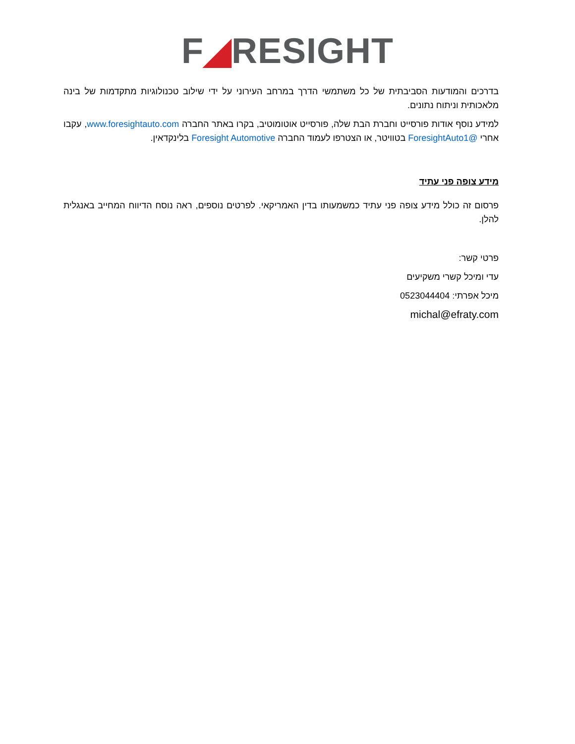F◢RESIGHT
בדרכים והמודעות הסביבתית של כל משתמשי הדרך במרחב העירוני על ידי שילוב טכנולוגיות מתקדמות של בינה מלאכותית וניתוח נתונים.
למידע נוסף אודות פורסייט וחברת הבת שלה, פורסייט אוטומוטיב, בקרו באתר החברה www.foresightauto.com, עקבו אחרי @ForesightAuto1 בטוויטר, או הצטרפו לעמוד החברה Foresight Automotive בלינקדאין.
מידע צופה פני עתיד
פרסום זה כולל מידע צופה פני עתיד כמשמעותו בדין האמריקאי. לפרטים נוספים, ראה נוסח הדיווח המחייב באנגלית להלן.
פרטי קשר:
עדי ומיכל קשרי משקיעים
מיכל אפרתי: 0523044404
michal@efraty.com